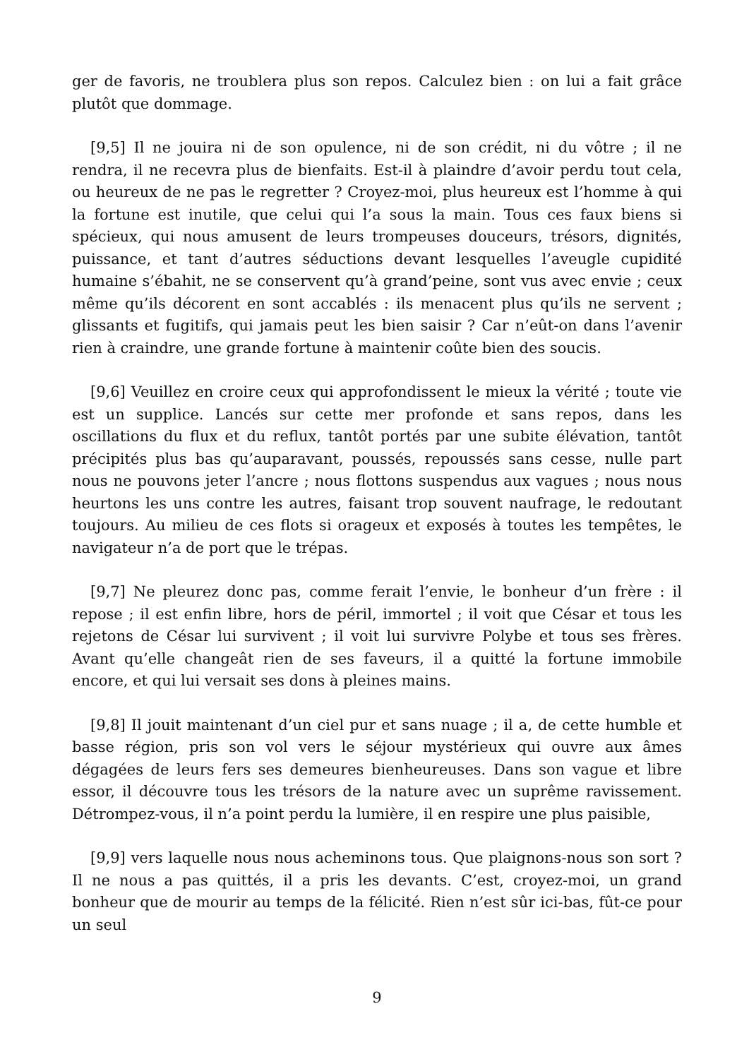ger de favoris, ne troublera plus son repos. Calculez bien : on lui a fait grâce plutôt que dommage.
[9,5] Il ne jouira ni de son opulence, ni de son crédit, ni du vôtre ; il ne rendra, il ne recevra plus de bienfaits. Est-il à plaindre d’avoir perdu tout cela, ou heureux de ne pas le regretter ? Croyez-moi, plus heureux est l’homme à qui la fortune est inutile, que celui qui l’a sous la main. Tous ces faux biens si spécieux, qui nous amusent de leurs trompeuses douceurs, trésors, dignités, puissance, et tant d’autres séductions devant lesquelles l’aveugle cupidité humaine s’ébahit, ne se conservent qu’à grand’peine, sont vus avec envie ; ceux même qu’ils décorent en sont accablés : ils menacent plus qu’ils ne servent ; glissants et fugitifs, qui jamais peut les bien saisir ? Car n’eût-on dans l’avenir rien à craindre, une grande fortune à maintenir coûte bien des soucis.
[9,6] Veuillez en croire ceux qui approfondissent le mieux la vérité ; toute vie est un supplice. Lancés sur cette mer profonde et sans repos, dans les oscillations du flux et du reflux, tantôt portés par une subite élévation, tantôt précipités plus bas qu’auparavant, poussés, repoussés sans cesse, nulle part nous ne pouvons jeter l’ancre ; nous flottons suspendus aux vagues ; nous nous heurtons les uns contre les autres, faisant trop souvent naufrage, le redoutant toujours. Au milieu de ces flots si orageux et exposés à toutes les tempêtes, le navigateur n’a de port que le trépas.
[9,7] Ne pleurez donc pas, comme ferait l’envie, le bonheur d’un frère : il repose ; il est enfin libre, hors de péril, immortel ; il voit que César et tous les rejetons de César lui survivent ; il voit lui survivre Polybe et tous ses frères. Avant qu’elle changeât rien de ses faveurs, il a quitté la fortune immobile encore, et qui lui versait ses dons à pleines mains.
[9,8] Il jouit maintenant d’un ciel pur et sans nuage ; il a, de cette humble et basse région, pris son vol vers le séjour mystérieux qui ouvre aux âmes dégagées de leurs fers ses demeures bienheureuses. Dans son vague et libre essor, il découvre tous les trésors de la nature avec un suprême ravissement. Détrompez-vous, il n’a point perdu la lumière, il en respire une plus paisible,
[9,9] vers laquelle nous nous acheminons tous. Que plaignons-nous son sort ? Il ne nous a pas quittés, il a pris les devants. C’est, croyez-moi, un grand bonheur que de mourir au temps de la félicité. Rien n’est sûr ici-bas, fût-ce pour un seul
9